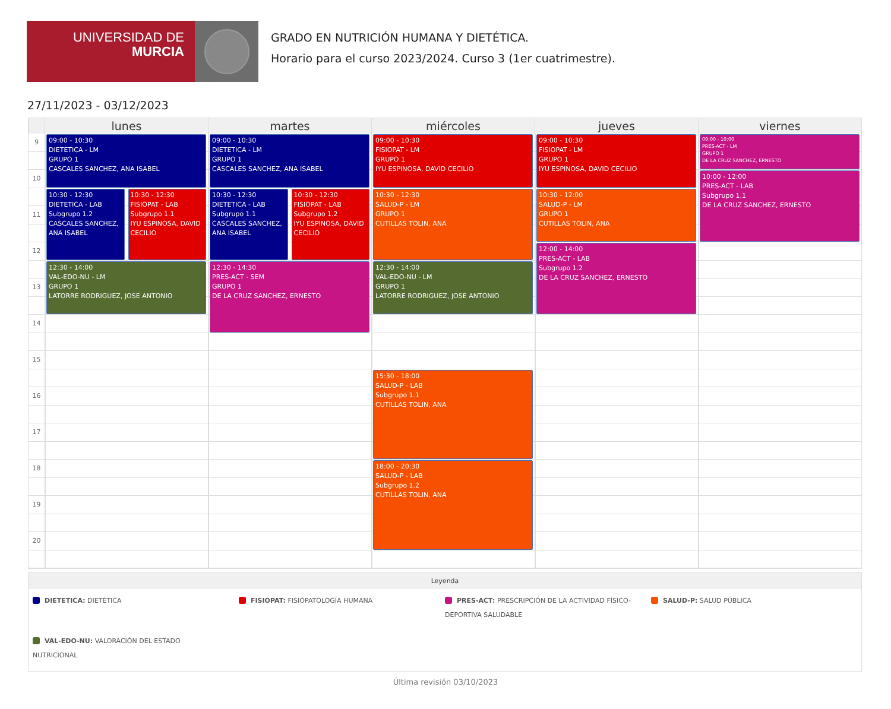UNIVERSIDAD DE
MURCIA
GRADO EN NUTRICIÓN HUMANA Y DIETÉTICA.
Horario para el curso 2023/2024. Curso 3 (1er cuatrimestre).
27/11/2023 - 03/12/2023
lunes
martes
miércoles
jueves
viernes
9
10
11
12
13
14
15
16
17
18
19
20
09:00 - 10:30
DIETETICA - LM
GRUPO 1
CASCALES SANCHEZ, ANA ISABEL
10:30 - 12:30
DIETETICA - LAB
Subgrupo 1.2
CASCALES SANCHEZ, ANA ISABEL
10:30 - 12:30
FISIOPAT - LAB
Subgrupo 1.1
IYU ESPINOSA, DAVID CECILIO
12:30 - 14:00
VAL-EDO-NU - LM
GRUPO 1
LATORRE RODRIGUEZ, JOSE ANTONIO
09:00 - 10:30
DIETETICA - LM
GRUPO 1
CASCALES SANCHEZ, ANA ISABEL
10:30 - 12:30
DIETETICA - LAB
Subgrupo 1.1
CASCALES SANCHEZ, ANA ISABEL
10:30 - 12:30
FISIOPAT - LAB
Subgrupo 1.2
IYU ESPINOSA, DAVID CECILIO
12:30 - 14:30
PRES-ACT - SEM
GRUPO 1
DE LA CRUZ SANCHEZ, ERNESTO
09:00 - 10:30
FISIOPAT - LM
GRUPO 1
IYU ESPINOSA, DAVID CECILIO
10:30 - 12:30
SALUD-P - LM
GRUPO 1
CUTILLAS TOLIN, ANA
12:30 - 14:00
VAL-EDO-NU - LM
GRUPO 1
LATORRE RODRIGUEZ, JOSE ANTONIO
15:30 - 18:00
SALUD-P - LAB
Subgrupo 1.1
CUTILLAS TOLIN, ANA
18:00 - 20:30
SALUD-P - LAB
Subgrupo 1.2
CUTILLAS TOLIN, ANA
09:00 - 10:30
FISIOPAT - LM
GRUPO 1
IYU ESPINOSA, DAVID CECILIO
10:30 - 12:00
SALUD-P - LM
GRUPO 1
CUTILLAS TOLIN, ANA
12:00 - 14:00
PRES-ACT - LAB
Subgrupo 1.2
DE LA CRUZ SANCHEZ, ERNESTO
09:00 - 10:00
PRES-ACT - LM
GRUPO 1
DE LA CRUZ SANCHEZ, ERNESTO
10:00 - 12:00
PRES-ACT - LAB
Subgrupo 1.1
DE LA CRUZ SANCHEZ, ERNESTO
Leyenda
DIETETICA: DIETÉTICA
FISIOPAT: FISIOPATOLOGÍA HUMANA
PRES-ACT: PRESCRIPCIÓN DE LA ACTIVIDAD FÍSICO-DEPORTIVA SALUDABLE
SALUD-P: SALUD PÚBLICA
VAL-EDO-NU: VALORACIÓN DEL ESTADO NUTRICIONAL
Última revisión 03/10/2023